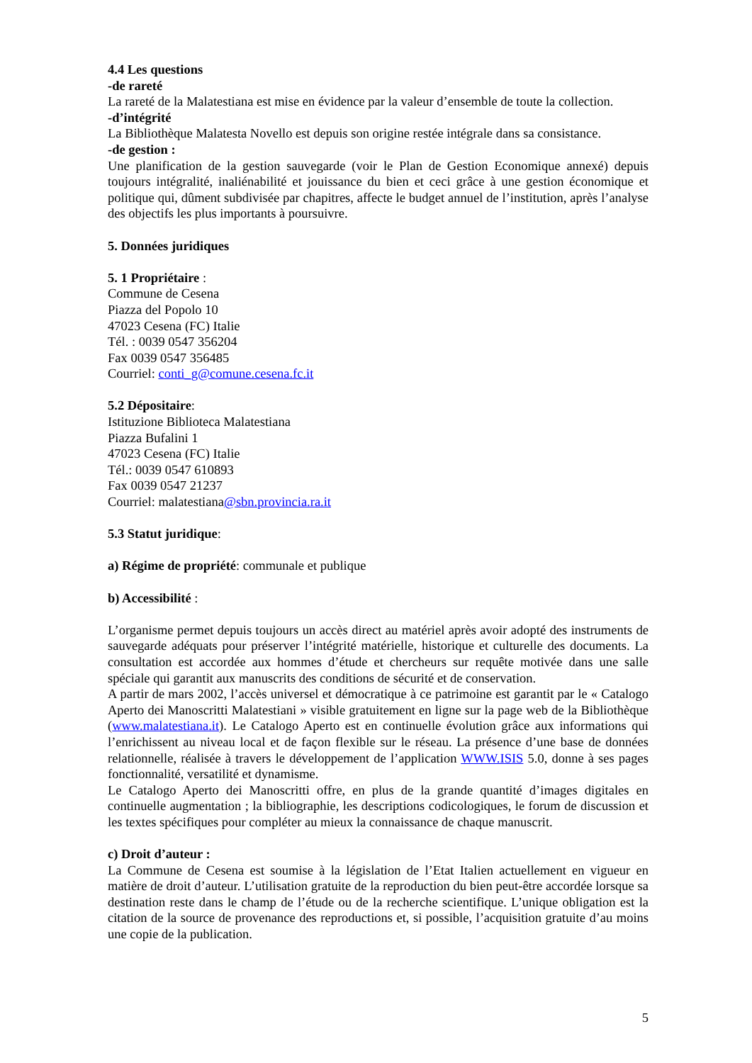4.4 Les questions
-de rareté
La rareté de la Malatestiana est mise en évidence par la valeur d’ensemble de toute la collection.
-d’intégrité
La Bibliothèque Malatesta Novello est depuis son origine restée intégrale dans sa consistance.
-de gestion :
Une planification de la gestion sauvegarde (voir le Plan de Gestion Economique annexé) depuis toujours intégralité, inaliénabilité et jouissance du bien et ceci grâce à une gestion économique et politique qui, dûment subdivisée par chapitres, affecte le budget annuel de l’institution, après l’analyse des objectifs les plus importants à poursuivre.
5. Données juridiques
5. 1 Propriétaire :
Commune de Cesena
Piazza del Popolo 10
47023 Cesena (FC) Italie
Tél. : 0039 0547 356204
Fax 0039 0547 356485
Courriel: conti_g@comune.cesena.fc.it
5.2 Dépositaire:
Istituzione Biblioteca Malatestiana
Piazza Bufalini 1
47023 Cesena (FC) Italie
Tél.: 0039 0547 610893
Fax 0039 0547 21237
Courriel: malatestiana@sbn.provincia.ra.it
5.3 Statut juridique:
a) Régime de propriété: communale et publique
b) Accessibilité :
L’organisme permet depuis toujours un accès direct au matériel après avoir adopté des instruments de sauvegarde adéquats pour préserver l’intégrité matérielle, historique et culturelle des documents. La consultation est accordée aux hommes d’étude et chercheurs sur requête motivée dans une salle spéciale qui garantit aux manuscrits des conditions de sécurité et de conservation.
A partir de mars 2002, l’accès universel et démocratique à ce patrimoine est garantit par le « Catalogo Aperto dei Manoscritti Malatestiani » visible gratuitement en ligne sur la page web de la Bibliothèque (www.malatestiana.it). Le Catalogo Aperto est en continuelle évolution grâce aux informations qui l’enrichissent au niveau local et de façon flexible sur le réseau. La présence d’une base de données relationnelle, réalisée à travers le développement de l’application WWW.ISIS 5.0, donne à ses pages fonctionnalité, versatilité et dynamisme.
Le Catalogo Aperto dei Manoscritti offre, en plus de la grande quantité d’images digitales en continuelle augmentation ; la bibliographie, les descriptions codicologiques, le forum de discussion et les textes spécifiques pour compléter au mieux la connaissance de chaque manuscrit.
c) Droit d’auteur :
La Commune de Cesena est soumise à la législation de l’Etat Italien actuellement en vigueur en matière de droit d’auteur. L’utilisation gratuite de la reproduction du bien peut-être accordée lorsque sa destination reste dans le champ de l’étude ou de la recherche scientifique. L’unique obligation est la citation de la source de provenance des reproductions et, si possible, l’acquisition gratuite d’au moins une copie de la publication.
5